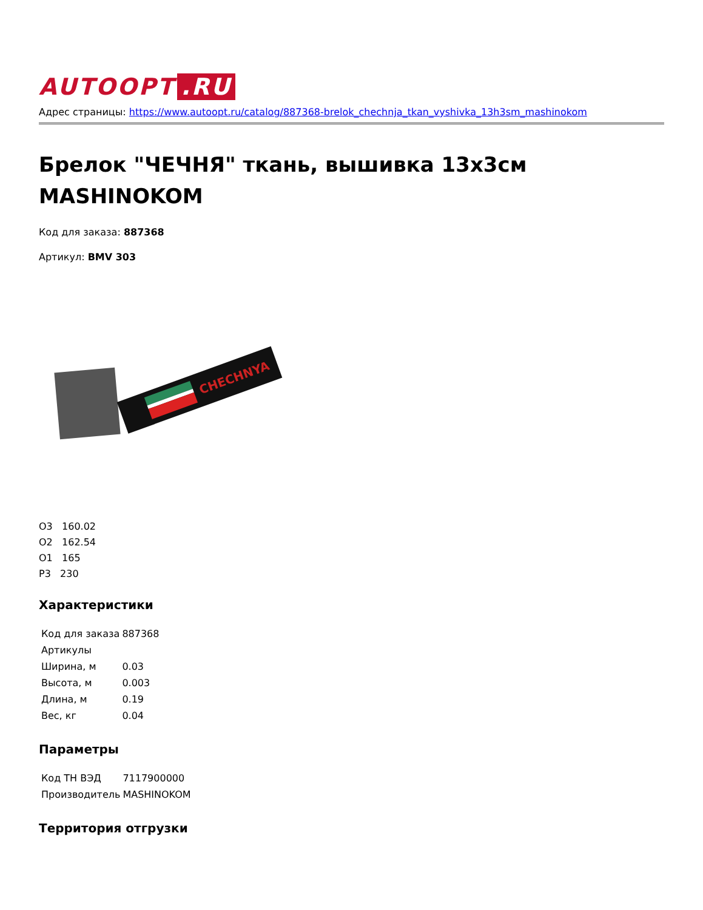AUTOOPT.RU
Адрес страницы: https://www.autoopt.ru/catalog/887368-brelok_chechnja_tkan_vyshivka_13h3sm_mashinokom
Брелок "ЧЕЧНЯ" ткань, вышивка 13х3см MASHINOKOM
Код для заказа: 887368
Артикул: BMV 303
CHECHNYA
О3 160.02
О2 162.54
О1 165
Р3 230
Характеристики
| Код для заказа | 887368 |
| Артикулы | |
| Ширина, м | 0.03 |
| Высота, м | 0.003 |
| Длина, м | 0.19 |
| Вес, кг | 0.04 |
Параметры
| Код ТН ВЭД | 7117900000 |
| Производитель | MASHINOKOM |
Территория отгрузки